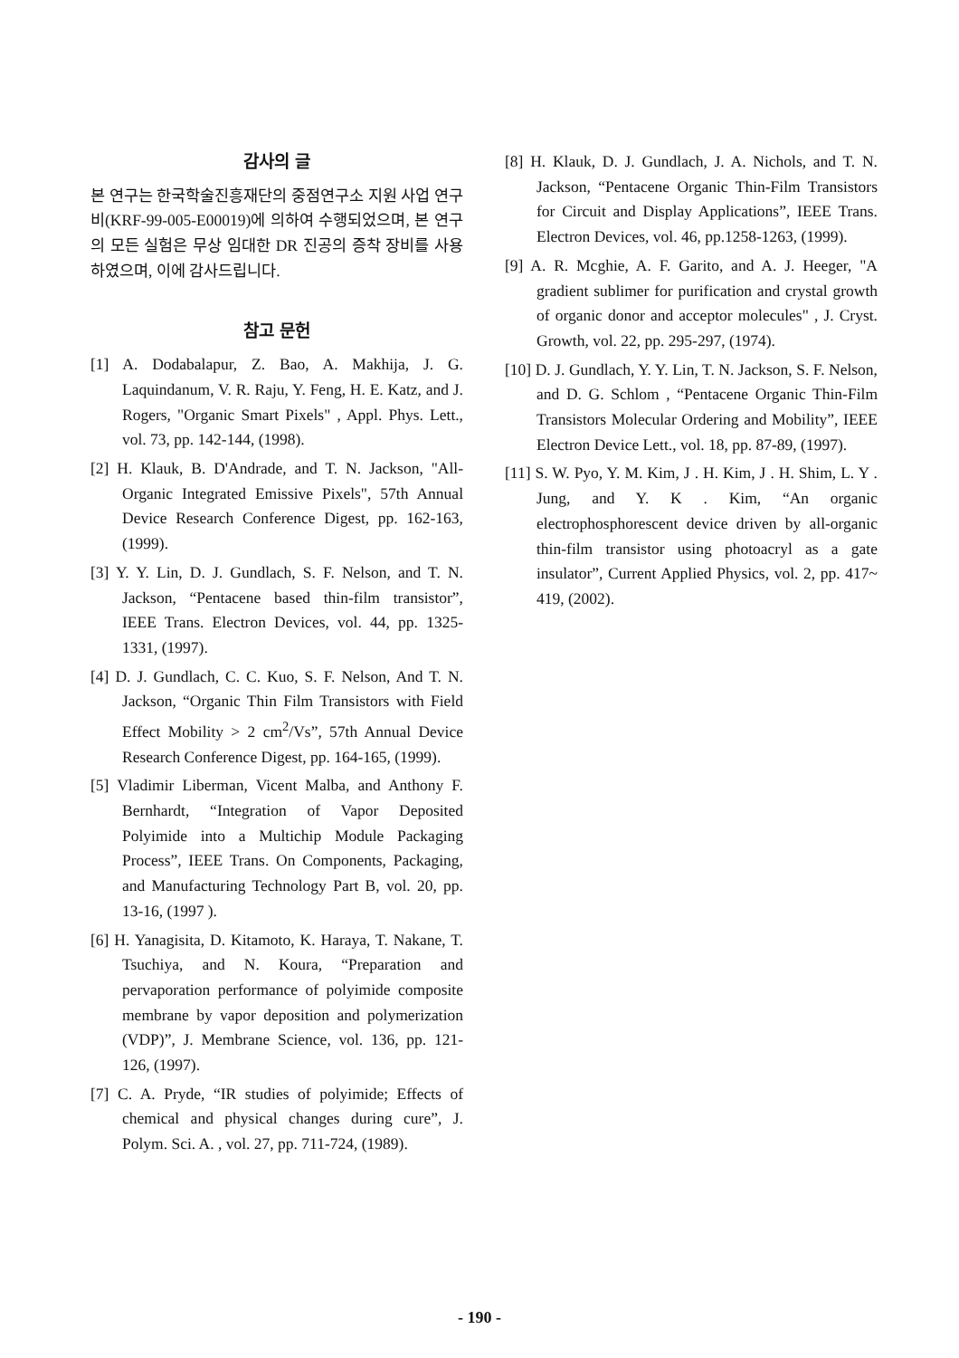감사의 글
본 연구는 한국학술진흥재단의 중점연구소 지원 사업 연구비(KRF-99-005-E00019)에 의하여 수행되었으며, 본 연구의 모든 실험은 무상 임대한 DR 진공의 증착 장비를 사용하였으며, 이에 감사드립니다.
참고 문헌
[1] A. Dodabalapur, Z. Bao, A. Makhija, J. G. Laquindanum, V. R. Raju, Y. Feng, H. E. Katz, and J. Rogers, "Organic Smart Pixels" , Appl. Phys. Lett., vol. 73, pp. 142-144, (1998).
[2] H. Klauk, B. D'Andrade, and T. N. Jackson, "All-Organic Integrated Emissive Pixels", 57th Annual Device Research Conference Digest, pp. 162-163, (1999).
[3] Y. Y. Lin, D. J. Gundlach, S. F. Nelson, and T. N. Jackson, “Pentacene based thin-film transistor”, IEEE Trans. Electron Devices, vol. 44, pp. 1325-1331, (1997).
[4] D. J. Gundlach, C. C. Kuo, S. F. Nelson, And T. N. Jackson, “Organic Thin Film Transistors with Field Effect Mobility > 2 cm<sup>2</sup>/Vs”, 57th Annual Device Research Conference Digest, pp. 164-165, (1999).
[5] Vladimir Liberman, Vicent Malba, and Anthony F. Bernhardt, “Integration of Vapor Deposited Polyimide into a Multichip Module Packaging Process”, IEEE Trans. On Components, Packaging, and Manufacturing Technology Part B, vol. 20, pp. 13-16, (1997 ).
[6] H. Yanagisita, D. Kitamoto, K. Haraya, T. Nakane, T. Tsuchiya, and N. Koura, “Preparation and pervaporation performance of polyimide composite membrane by vapor deposition and polymerization (VDP)”, J. Membrane Science, vol. 136, pp. 121-126, (1997).
[7] C. A. Pryde, “IR studies of polyimide; Effects of chemical and physical changes during cure”, J. Polym. Sci. A. , vol. 27, pp. 711-724, (1989).
[8] H. Klauk, D. J. Gundlach, J. A. Nichols, and T. N. Jackson, “Pentacene Organic Thin-Film Transistors for Circuit and Display Applications”, IEEE Trans. Electron Devices, vol. 46, pp.1258-1263, (1999).
[9] A. R. Mcghie, A. F. Garito, and A. J. Heeger, "A gradient sublimer for purification and crystal growth of organic donor and acceptor molecules" , J. Cryst. Growth, vol. 22, pp. 295-297, (1974).
[10] D. J. Gundlach, Y. Y. Lin, T. N. Jackson, S. F. Nelson, and D. G. Schlom , “Pentacene Organic Thin-Film Transistors Molecular Ordering and Mobility”, IEEE Electron Device Lett., vol. 18, pp. 87-89, (1997).
[11] S. W. Pyo, Y. M. Kim, J . H. Kim, J . H. Shim, L. Y . Jung, and Y. K . Kim, “An organic electrophosphorescent device driven by all-organic thin-film transistor using photoacryl as a gate insulator”, Current Applied Physics, vol. 2, pp. 417~ 419, (2002).
- 190 -